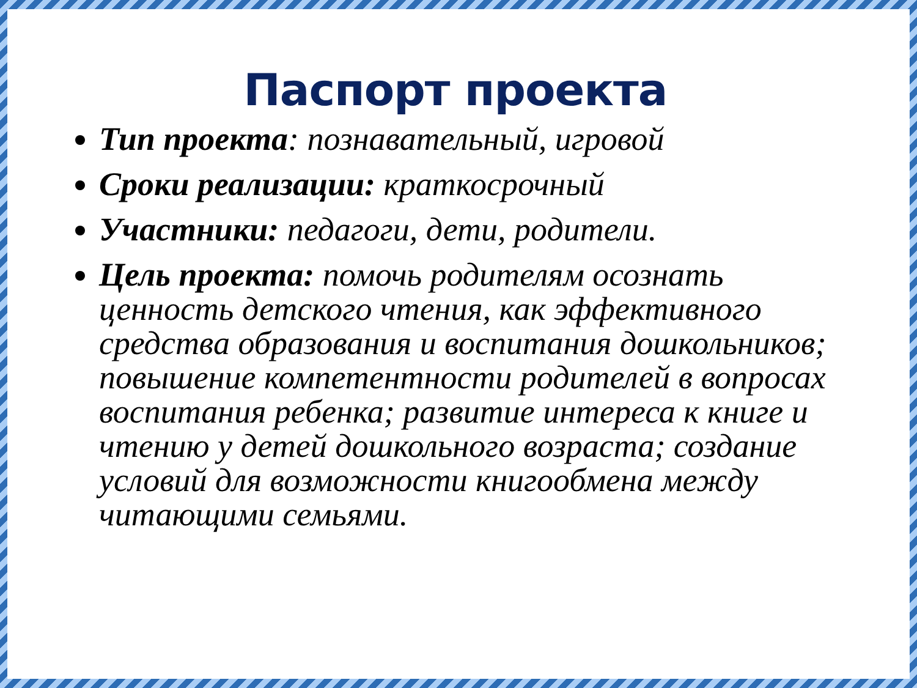Паспорт проекта
Тип проекта: познавательный, игровой
Сроки реализации: краткосрочный
Участники: педагоги, дети, родители.
Цель проекта: помочь родителям осознать ценность детского чтения, как эффективного средства образования и воспитания дошкольников; повышение компетентности родителей в вопросах воспитания ребенка; развитие интереса к книге и чтению у детей дошкольного возраста; создание условий для возможности книгообмена между читающими семьями.